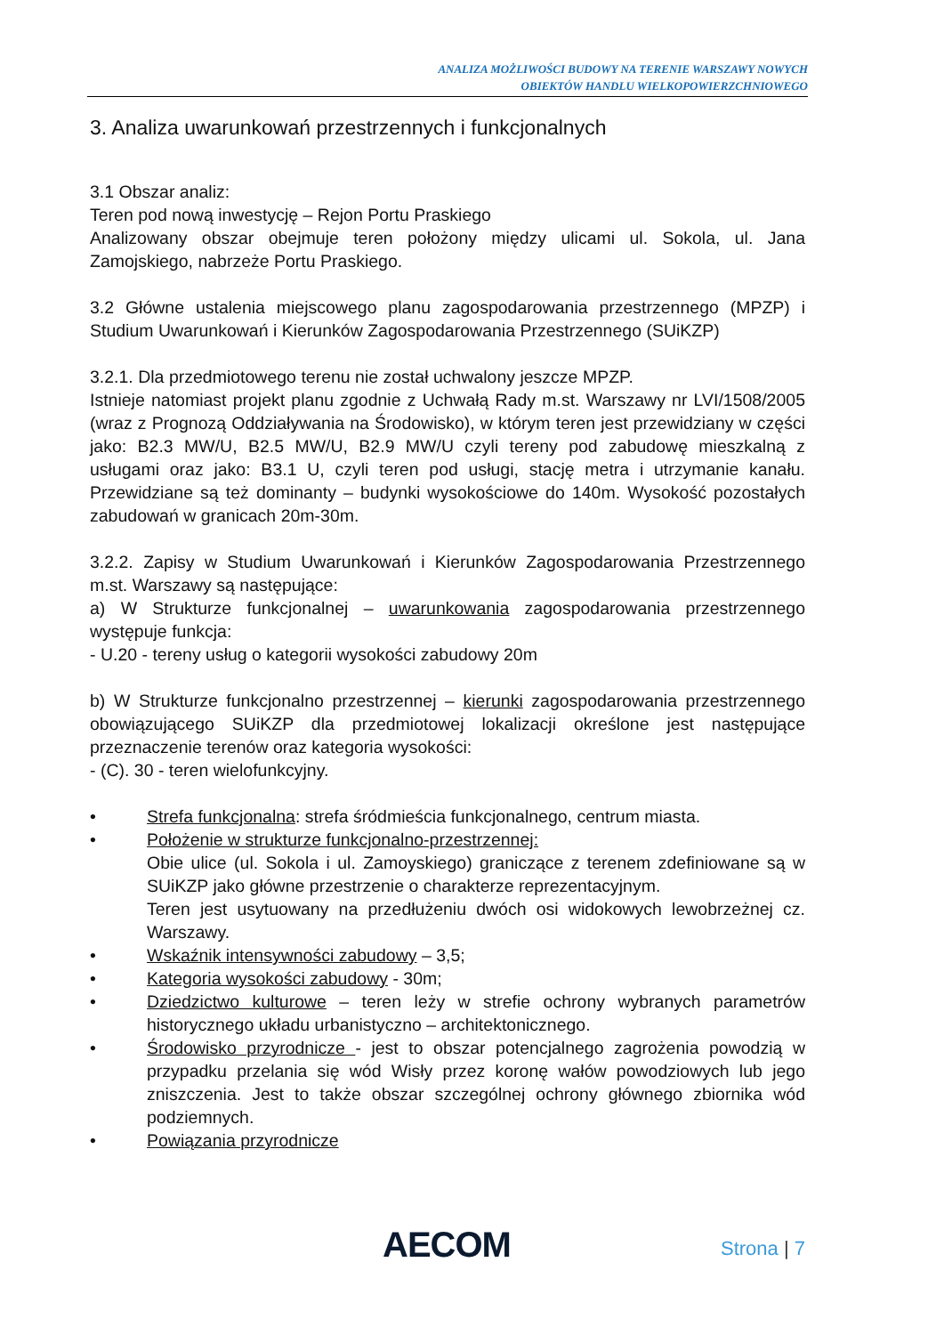ANALIZA MOŻLIWOŚCI BUDOWY NA TERENIE WARSZAWY NOWYCH
OBIEKTÓW HANDLU WIELKOPOWIERZCHNIOWEGO
3. Analiza uwarunkowań przestrzennych i funkcjonalnych
3.1 Obszar analiz:
Teren pod nową inwestycję – Rejon Portu Praskiego
Analizowany obszar obejmuje teren położony między ulicami ul. Sokola, ul. Jana Zamojskiego, nabrzeże Portu Praskiego.
3.2 Główne ustalenia miejscowego planu zagospodarowania przestrzennego (MPZP) i Studium Uwarunkowań i Kierunków Zagospodarowania Przestrzennego (SUiKZP)
3.2.1. Dla przedmiotowego terenu nie został uchwalony jeszcze MPZP.
Istnieje natomiast projekt planu zgodnie z Uchwałą Rady m.st. Warszawy nr LVI/1508/2005 (wraz z Prognozą Oddziaływania na Środowisko), w którym teren jest przewidziany w części jako: B2.3 MW/U, B2.5 MW/U, B2.9 MW/U czyli tereny pod zabudowę mieszkalną z usługami oraz jako: B3.1 U, czyli teren pod usługi, stację metra i utrzymanie kanału. Przewidziane są też dominanty – budynki wysokościowe do 140m. Wysokość pozostałych zabudowań w granicach 20m-30m.
3.2.2. Zapisy w Studium Uwarunkowań i Kierunków Zagospodarowania Przestrzennego m.st. Warszawy są następujące:
a) W Strukturze funkcjonalnej – uwarunkowania zagospodarowania przestrzennego występuje funkcja:
- U.20 - tereny usług o kategorii wysokości zabudowy 20m
b) W Strukturze funkcjonalno przestrzennej – kierunki zagospodarowania przestrzennego obowiązującego SUiKZP dla przedmiotowej lokalizacji określone jest następujące przeznaczenie terenów oraz kategoria wysokości:
- (C). 30 - teren wielofunkcyjny.
• Strefa funkcjonalna: strefa śródmieścia funkcjonalnego, centrum miasta.
• Położenie w strukturze funkcjonalno-przestrzennej:
Obie ulice (ul. Sokola i ul. Zamoyskiego) graniczące z terenem zdefiniowane są w SUiKZP jako główne przestrzenie o charakterze reprezentacyjnym.
Teren jest usytuowany na przedłużeniu dwóch osi widokowych lewobrzeżnej cz. Warszawy.
• Wskaźnik intensywności zabudowy – 3,5;
• Kategoria wysokości zabudowy - 30m;
• Dziedzictwo kulturowe – teren leży w strefie ochrony wybranych parametrów historycznego układu urbanistyczno – architektonicznego.
• Środowisko przyrodnicze - jest to obszar potencjalnego zagrożenia powodzią w przypadku przelania się wód Wisły przez koronę wałów powodziowych lub jego zniszczenia. Jest to także obszar szczególnej ochrony głównego zbiornika wód podziemnych.
• Powiązania przyrodnicze
AECOM Strona | 7